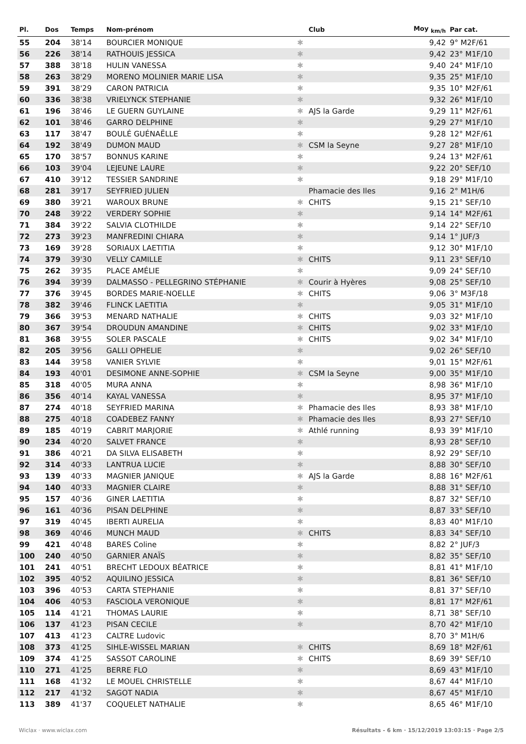| Pl. | Dos | Temps | Nom-prénom | | Club | Moy <sub>km/h</sub> | Par cat. |
| --- | --- | --- | --- | --- | --- | --- | --- |
| 55 | 204 | 38'14 | BOURCIER MONIQUE | ✱ | | 9,42 | 9° M2F/61 |
| 56 | 226 | 38'14 | RATHOUIS JESSICA | ✱ | | 9,42 | 23° M1F/10 |
| 57 | 388 | 38'18 | HULIN VANESSA | ✱ | | 9,40 | 24° M1F/10 |
| 58 | 263 | 38'29 | MORENO MOLINIER MARIE LISA | ✱ | | 9,35 | 25° M1F/10 |
| 59 | 391 | 38'29 | CARON PATRICIA | ✱ | | 9,35 | 10° M2F/61 |
| 60 | 336 | 38'38 | VRIELYNCK STEPHANIE | ✱ | | 9,32 | 26° M1F/10 |
| 61 | 196 | 38'46 | LE GUERN GUYLAINE | ✱ | AJS la Garde | 9,29 | 11° M2F/61 |
| 62 | 101 | 38'46 | GARRO DELPHINE | ✱ | | 9,29 | 27° M1F/10 |
| 63 | 117 | 38'47 | BOULÉ GUÉNAËLLE | ✱ | | 9,28 | 12° M2F/61 |
| 64 | 192 | 38'49 | DUMON MAUD | ✱ | CSM la Seyne | 9,27 | 28° M1F/10 |
| 65 | 170 | 38'57 | BONNUS KARINE | ✱ | | 9,24 | 13° M2F/61 |
| 66 | 103 | 39'04 | LEJEUNE LAURE | ✱ | | 9,22 | 20° SEF/10 |
| 67 | 410 | 39'12 | TESSIER SANDRINE | ✱ | | 9,18 | 29° M1F/10 |
| 68 | 281 | 39'17 | SEYFRIED JULIEN | | Phamacie des Iles | 9,16 | 2° M1H/6 |
| 69 | 380 | 39'21 | WAROUX BRUNE | ✱ | CHITS | 9,15 | 21° SEF/10 |
| 70 | 248 | 39'22 | VERDERY SOPHIE | ✱ | | 9,14 | 14° M2F/61 |
| 71 | 384 | 39'22 | SALVIA CLOTHILDE | ✱ | | 9,14 | 22° SEF/10 |
| 72 | 273 | 39'23 | MANFREDINI CHIARA | ✱ | | 9,14 | 1° JUF/3 |
| 73 | 169 | 39'28 | SORIAUX LAETITIA | ✱ | | 9,12 | 30° M1F/10 |
| 74 | 379 | 39'30 | VELLY CAMILLE | ✱ | CHITS | 9,11 | 23° SEF/10 |
| 75 | 262 | 39'35 | PLACE AMÉLIE | ✱ | | 9,09 | 24° SEF/10 |
| 76 | 394 | 39'39 | DALMASSO - PELLEGRINO STÉPHANIE | ✱ | Courir à Hyères | 9,08 | 25° SEF/10 |
| 77 | 376 | 39'45 | BORDES MARIE-NOELLE | ✱ | CHITS | 9,06 | 3° M3F/18 |
| 78 | 382 | 39'46 | FLINCK LAETITIA | ✱ | | 9,05 | 31° M1F/10 |
| 79 | 366 | 39'53 | MENARD NATHALIE | ✱ | CHITS | 9,03 | 32° M1F/10 |
| 80 | 367 | 39'54 | DROUDUN AMANDINE | ✱ | CHITS | 9,02 | 33° M1F/10 |
| 81 | 368 | 39'55 | SOLER PASCALE | ✱ | CHITS | 9,02 | 34° M1F/10 |
| 82 | 205 | 39'56 | GALLI OPHELIE | ✱ | | 9,02 | 26° SEF/10 |
| 83 | 144 | 39'58 | VANIER SYLVIE | ✱ | | 9,01 | 15° M2F/61 |
| 84 | 193 | 40'01 | DESIMONE ANNE-SOPHIE | ✱ | CSM la Seyne | 9,00 | 35° M1F/10 |
| 85 | 318 | 40'05 | MURA ANNA | ✱ | | 8,98 | 36° M1F/10 |
| 86 | 356 | 40'14 | KAYAL VANESSA | ✱ | | 8,95 | 37° M1F/10 |
| 87 | 274 | 40'18 | SEYFRIED MARINA | ✱ | Phamacie des Iles | 8,93 | 38° M1F/10 |
| 88 | 275 | 40'18 | COADEBEZ FANNY | ✱ | Phamacie des Iles | 8,93 | 27° SEF/10 |
| 89 | 185 | 40'19 | CABRIT MARJORIE | ✱ | Athlé running | 8,93 | 39° M1F/10 |
| 90 | 234 | 40'20 | SALVET FRANCE | ✱ | | 8,93 | 28° SEF/10 |
| 91 | 386 | 40'21 | DA SILVA ELISABETH | ✱ | | 8,92 | 29° SEF/10 |
| 92 | 314 | 40'33 | LANTRUA LUCIE | ✱ | | 8,88 | 30° SEF/10 |
| 93 | 139 | 40'33 | MAGNIER JANIQUE | ✱ | AJS la Garde | 8,88 | 16° M2F/61 |
| 94 | 140 | 40'33 | MAGNIER CLAIRE | ✱ | | 8,88 | 31° SEF/10 |
| 95 | 157 | 40'36 | GINER LAETITIA | ✱ | | 8,87 | 32° SEF/10 |
| 96 | 161 | 40'36 | PISAN DELPHINE | ✱ | | 8,87 | 33° SEF/10 |
| 97 | 319 | 40'45 | IBERTI AURELIA | ✱ | | 8,83 | 40° M1F/10 |
| 98 | 369 | 40'46 | MUNCH MAUD | ✱ | CHITS | 8,83 | 34° SEF/10 |
| 99 | 421 | 40'48 | BARES Coline | ✱ | | 8,82 | 2° JUF/3 |
| 100 | 240 | 40'50 | GARNIER ANAÏS | ✱ | | 8,82 | 35° SEF/10 |
| 101 | 241 | 40'51 | BRECHT LEDOUX BÉATRICE | ✱ | | 8,81 | 41° M1F/10 |
| 102 | 395 | 40'52 | AQUILINO JESSICA | ✱ | | 8,81 | 36° SEF/10 |
| 103 | 396 | 40'53 | CARTA STEPHANIE | ✱ | | 8,81 | 37° SEF/10 |
| 104 | 406 | 40'53 | FASCIOLA VERONIQUE | ✱ | | 8,81 | 17° M2F/61 |
| 105 | 114 | 41'21 | THOMAS LAURIE | ✱ | | 8,71 | 38° SEF/10 |
| 106 | 137 | 41'23 | PISAN CECILE | ✱ | | 8,70 | 42° M1F/10 |
| 107 | 413 | 41'23 | CALTRE Ludovic | | | 8,70 | 3° M1H/6 |
| 108 | 373 | 41'25 | SIHLE-WISSEL MARIAN | ✱ | CHITS | 8,69 | 18° M2F/61 |
| 109 | 374 | 41'25 | SASSOT CAROLINE | ✱ | CHITS | 8,69 | 39° SEF/10 |
| 110 | 271 | 41'25 | BERRE FLO | ✱ | | 8,69 | 43° M1F/10 |
| 111 | 168 | 41'32 | LE MOUEL CHRISTELLE | ✱ | | 8,67 | 44° M1F/10 |
| 112 | 217 | 41'32 | SAGOT NADIA | ✱ | | 8,67 | 45° M1F/10 |
| 113 | 389 | 41'37 | COQUELET NATHALIE | ✱ | | 8,65 | 46° M1F/10 |
Wiclax · www.wiclax.com
Résultats - 6 km · 15/12/2019 13:03:15 · Page 2/5